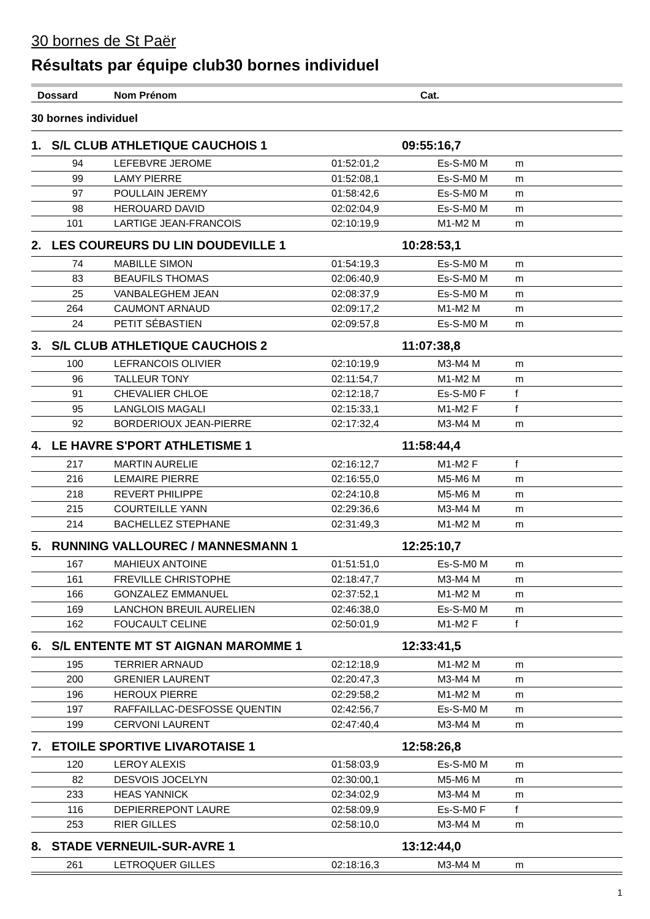30 bornes de St Paër
Résultats par équipe club30 bornes individuel
| Dossard | Nom Prénom | | Cat. | |
| --- | --- | --- | --- | --- |
| 30 bornes individuel | | | | |
| 1. S/L CLUB ATHLETIQUE CAUCHOIS 1 | | 09:55:16,7 | | |
| 94 | LEFEBVRE JEROME | 01:52:01,2 | Es-S-M0 M | m |
| 99 | LAMY PIERRE | 01:52:08,1 | Es-S-M0 M | m |
| 97 | POULLAIN JEREMY | 01:58:42,6 | Es-S-M0 M | m |
| 98 | HEROUARD DAVID | 02:02:04,9 | Es-S-M0 M | m |
| 101 | LARTIGE JEAN-FRANCOIS | 02:10:19,9 | M1-M2 M | m |
| 2. LES COUREURS DU LIN DOUDEVILLE 1 | | 10:28:53,1 | | |
| 74 | MABILLE SIMON | 01:54:19,3 | Es-S-M0 M | m |
| 83 | BEAUFILS THOMAS | 02:06:40,9 | Es-S-M0 M | m |
| 25 | VANBALEGHEM JEAN | 02:08:37,9 | Es-S-M0 M | m |
| 264 | CAUMONT ARNAUD | 02:09:17,2 | M1-M2 M | m |
| 24 | PETIT SÉBASTIEN | 02:09:57,8 | Es-S-M0 M | m |
| 3. S/L CLUB ATHLETIQUE CAUCHOIS 2 | | 11:07:38,8 | | |
| 100 | LEFRANCOIS OLIVIER | 02:10:19,9 | M3-M4 M | m |
| 96 | TALLEUR TONY | 02:11:54,7 | M1-M2 M | m |
| 91 | CHEVALIER CHLOE | 02:12:18,7 | Es-S-M0 F | f |
| 95 | LANGLOIS MAGALI | 02:15:33,1 | M1-M2 F | f |
| 92 | BORDERIOUX JEAN-PIERRE | 02:17:32,4 | M3-M4 M | m |
| 4. LE HAVRE S'PORT ATHLETISME 1 | | 11:58:44,4 | | |
| 217 | MARTIN AURELIE | 02:16:12,7 | M1-M2 F | f |
| 216 | LEMAIRE PIERRE | 02:16:55,0 | M5-M6 M | m |
| 218 | REVERT PHILIPPE | 02:24:10,8 | M5-M6 M | m |
| 215 | COURTEILLE YANN | 02:29:36,6 | M3-M4 M | m |
| 214 | BACHELLEZ STEPHANE | 02:31:49,3 | M1-M2 M | m |
| 5. RUNNING VALLOUREC / MANNESMANN 1 | | 12:25:10,7 | | |
| 167 | MAHIEUX ANTOINE | 01:51:51,0 | Es-S-M0 M | m |
| 161 | FREVILLE CHRISTOPHE | 02:18:47,7 | M3-M4 M | m |
| 166 | GONZALEZ EMMANUEL | 02:37:52,1 | M1-M2 M | m |
| 169 | LANCHON BREUIL AURELIEN | 02:46:38,0 | Es-S-M0 M | m |
| 162 | FOUCAULT CELINE | 02:50:01,9 | M1-M2 F | f |
| 6. S/L ENTENTE MT ST AIGNAN MAROMME 1 | | 12:33:41,5 | | |
| 195 | TERRIER ARNAUD | 02:12:18,9 | M1-M2 M | m |
| 200 | GRENIER LAURENT | 02:20:47,3 | M3-M4 M | m |
| 196 | HEROUX PIERRE | 02:29:58,2 | M1-M2 M | m |
| 197 | RAFFAILLAC-DESFOSSE QUENTIN | 02:42:56,7 | Es-S-M0 M | m |
| 199 | CERVONI LAURENT | 02:47:40,4 | M3-M4 M | m |
| 7. ETOILE SPORTIVE LIVAROTAISE 1 | | 12:58:26,8 | | |
| 120 | LEROY ALEXIS | 01:58:03,9 | Es-S-M0 M | m |
| 82 | DESVOIS JOCELYN | 02:30:00,1 | M5-M6 M | m |
| 233 | HEAS YANNICK | 02:34:02,9 | M3-M4 M | m |
| 116 | DEPIERREPONT LAURE | 02:58:09,9 | Es-S-M0 F | f |
| 253 | RIER GILLES | 02:58:10,0 | M3-M4 M | m |
| 8. STADE VERNEUIL-SUR-AVRE 1 | | 13:12:44,0 | | |
| 261 | LETROQUER GILLES | 02:18:16,3 | M3-M4 M | m |
1